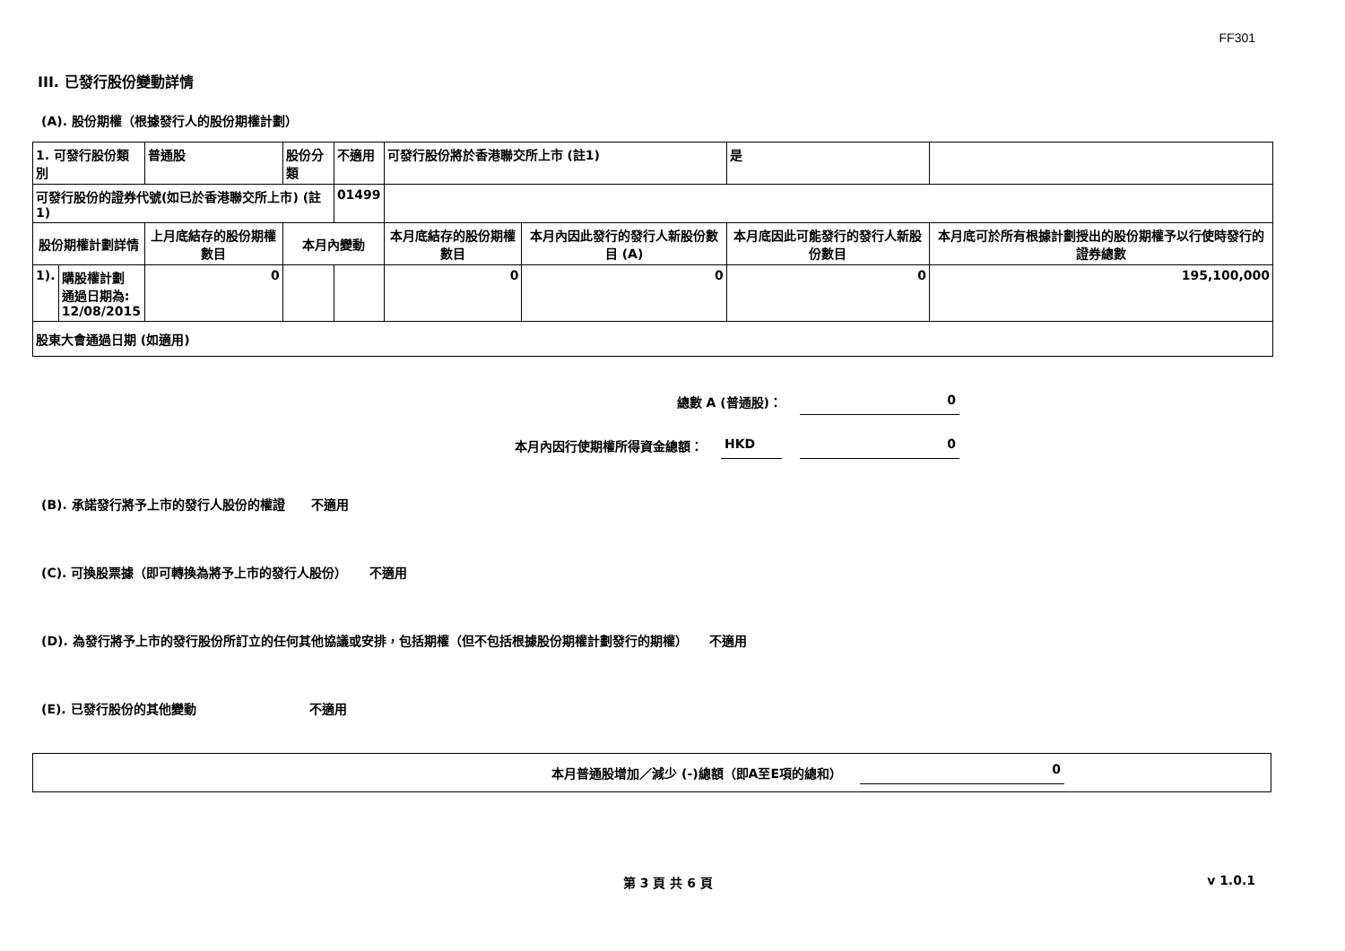FF301
III. 已發行股份變動詳情
(A). 股份期權（根據發行人的股份期權計劃）
| 1. 可發行股份類別 | | 普通股 | 股份分類 | 不適用 | | 可發行股份將於香港聯交所上市 (註1) | | 是 | |
| 可發行股份的證券代號(如已於香港聯交所上市) (註1) | | | | 01499 | | | | | |
| 股份期權計劃詳情 | | 上月底結存的股份期權數目 | 本月內變動 | | | 本月底結存的股份期權數目 | 本月內因此發行的發行人新股份數目 (A) | 本月底因此可能發行的發行人新股份數目 | 本月底可於所有根據計劃授出的股份期權予以行使時發行的證券總數 |
| 1). | 購股權計劃 通過日期為: 12/08/2015 | 0 | | | | 0 | 0 | 0 | 195,100,000 |
| 股東大會通過日期 (如適用) | | | | | | | | | |
總數 A (普通股)： 0
本月內因行使期權所得資金總額： HKD 0
(B). 承諾發行將予上市的發行人股份的權證 不適用
(C). 可換股票據（即可轉換為將予上市的發行人股份） 不適用
(D). 為發行將予上市的發行股份所訂立的任何其他協議或安排，包括期權（但不包括根據股份期權計劃發行的期權） 不適用
(E). 已發行股份的其他變動 不適用
本月普通股增加／減少 (-)總額（即A至E項的總和） 0
第 3 頁 共 6 頁 v 1.0.1